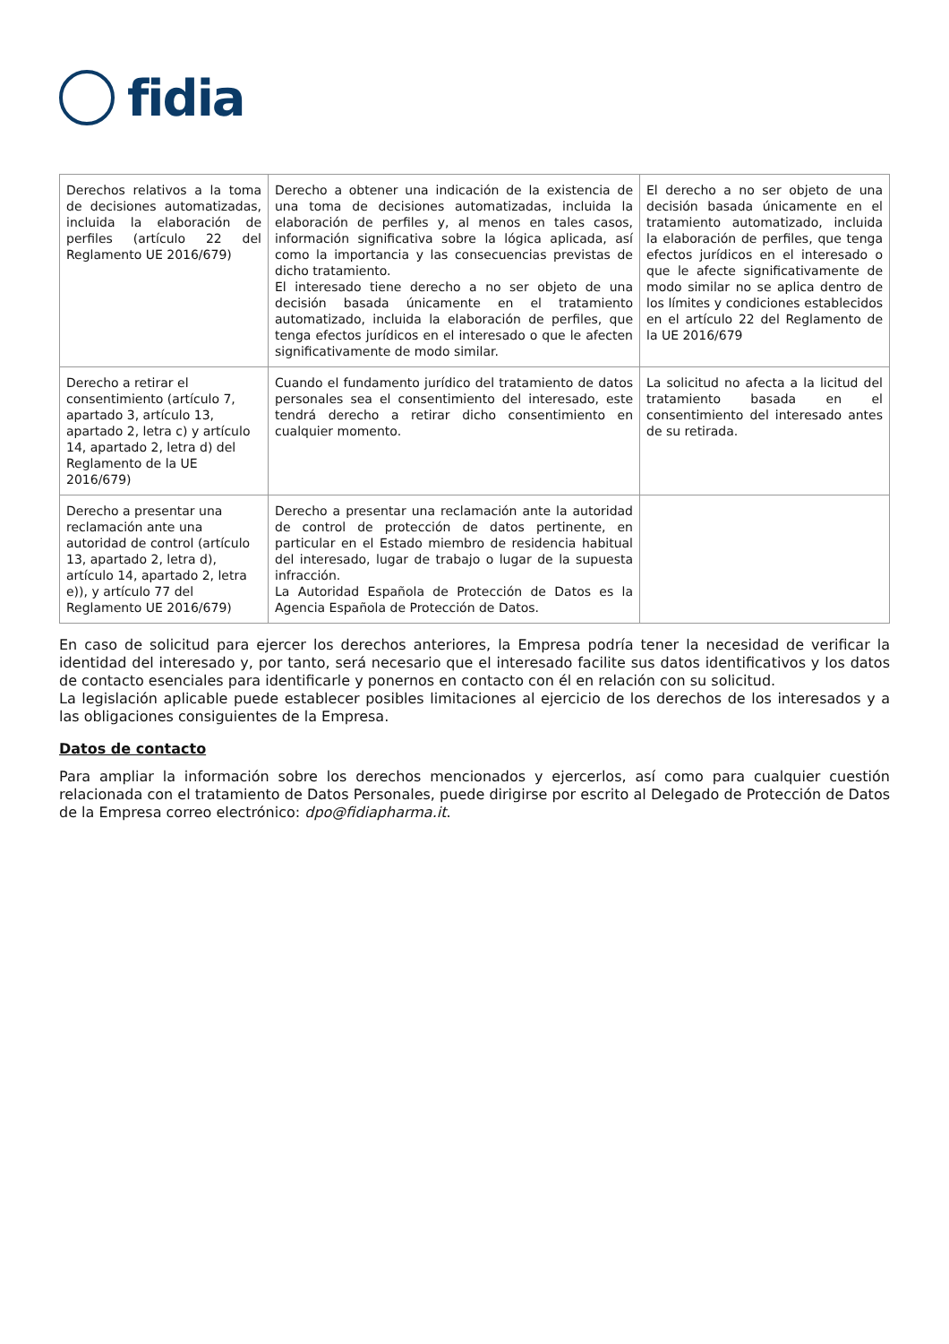fidia
| Derechos relativos a la toma de decisiones automatizadas, incluida la elaboración de perfiles (artículo 22 del Reglamento UE 2016/679) | Derecho a obtener una indicación de la existencia de una toma de decisiones automatizadas, incluida la elaboración de perfiles y, al menos en tales casos, información significativa sobre la lógica aplicada, así como la importancia y las consecuencias previstas de dicho tratamiento. El interesado tiene derecho a no ser objeto de una decisión basada únicamente en el tratamiento automatizado, incluida la elaboración de perfiles, que tenga efectos jurídicos en el interesado o que le afecten significativamente de modo similar. | El derecho a no ser objeto de una decisión basada únicamente en el tratamiento automatizado, incluida la elaboración de perfiles, que tenga efectos jurídicos en el interesado o que le afecte significativamente de modo similar no se aplica dentro de los límites y condiciones establecidos en el artículo 22 del Reglamento de la UE 2016/679 |
| Derecho a retirar el consentimiento (artículo 7, apartado 3, artículo 13, apartado 2, letra c) y artículo 14, apartado 2, letra d) del Reglamento de la UE 2016/679) | Cuando el fundamento jurídico del tratamiento de datos personales sea el consentimiento del interesado, este tendrá derecho a retirar dicho consentimiento en cualquier momento. | La solicitud no afecta a la licitud del tratamiento basada en el consentimiento del interesado antes de su retirada. |
| Derecho a presentar una reclamación ante una autoridad de control (artículo 13, apartado 2, letra d), artículo 14, apartado 2, letra e)), y artículo 77 del Reglamento UE 2016/679) | Derecho a presentar una reclamación ante la autoridad de control de protección de datos pertinente, en particular en el Estado miembro de residencia habitual del interesado, lugar de trabajo o lugar de la supuesta infracción. La Autoridad Española de Protección de Datos es la Agencia Española de Protección de Datos. | |
En caso de solicitud para ejercer los derechos anteriores, la Empresa podría tener la necesidad de verificar la identidad del interesado y, por tanto, será necesario que el interesado facilite sus datos identificativos y los datos de contacto esenciales para identificarle y ponernos en contacto con él en relación con su solicitud.
La legislación aplicable puede establecer posibles limitaciones al ejercicio de los derechos de los interesados y a las obligaciones consiguientes de la Empresa.
Datos de contacto
Para ampliar la información sobre los derechos mencionados y ejercerlos, así como para cualquier cuestión relacionada con el tratamiento de Datos Personales, puede dirigirse por escrito al Delegado de Protección de Datos de la Empresa correo electrónico: dpo@fidiapharma.it.